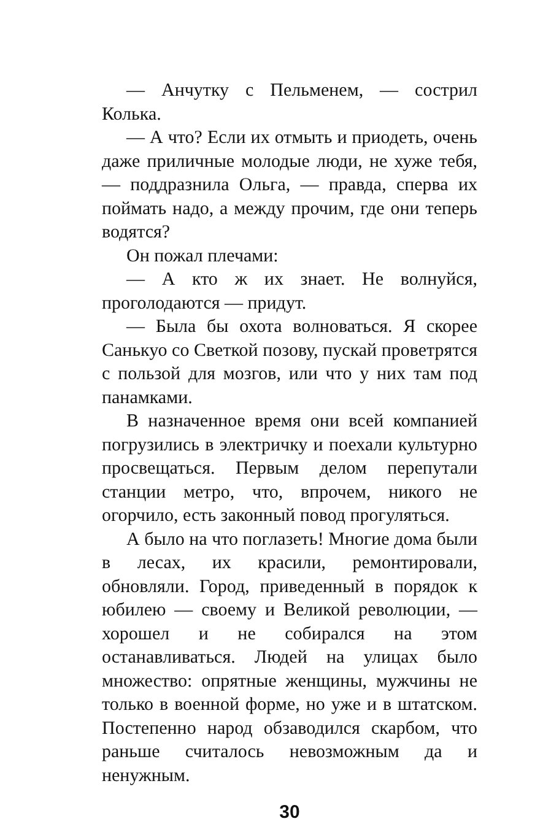— Анчутку с Пельменем, — сострил Колька.
— А что? Если их отмыть и приодеть, очень даже приличные молодые люди, не хуже тебя, — поддразнила Ольга, — правда, сперва их поймать надо, а между прочим, где они теперь водятся?
Он пожал плечами:
— А кто ж их знает. Не волнуйся, проголодаются — придут.
— Была бы охота волноваться. Я скорее Санькуо со Светкой позову, пускай проветрятся с пользой для мозгов, или что у них там под панамками.
В назначенное время они всей компанией погрузились в электричку и поехали культурно просвещаться. Первым делом перепутали станции метро, что, впрочем, никого не огорчило, есть законный повод прогуляться.
А было на что поглазеть! Многие дома были в лесах, их красили, ремонтировали, обновляли. Город, приведенный в порядок к юбилею — своему и Великой революции, — хорошел и не собирался на этом останавливаться. Людей на улицах было множество: опрятные женщины, мужчины не только в военной форме, но уже и в штатском. Постепенно народ обзаводился скарбом, что раньше считалось невозможным да и ненужным.
30